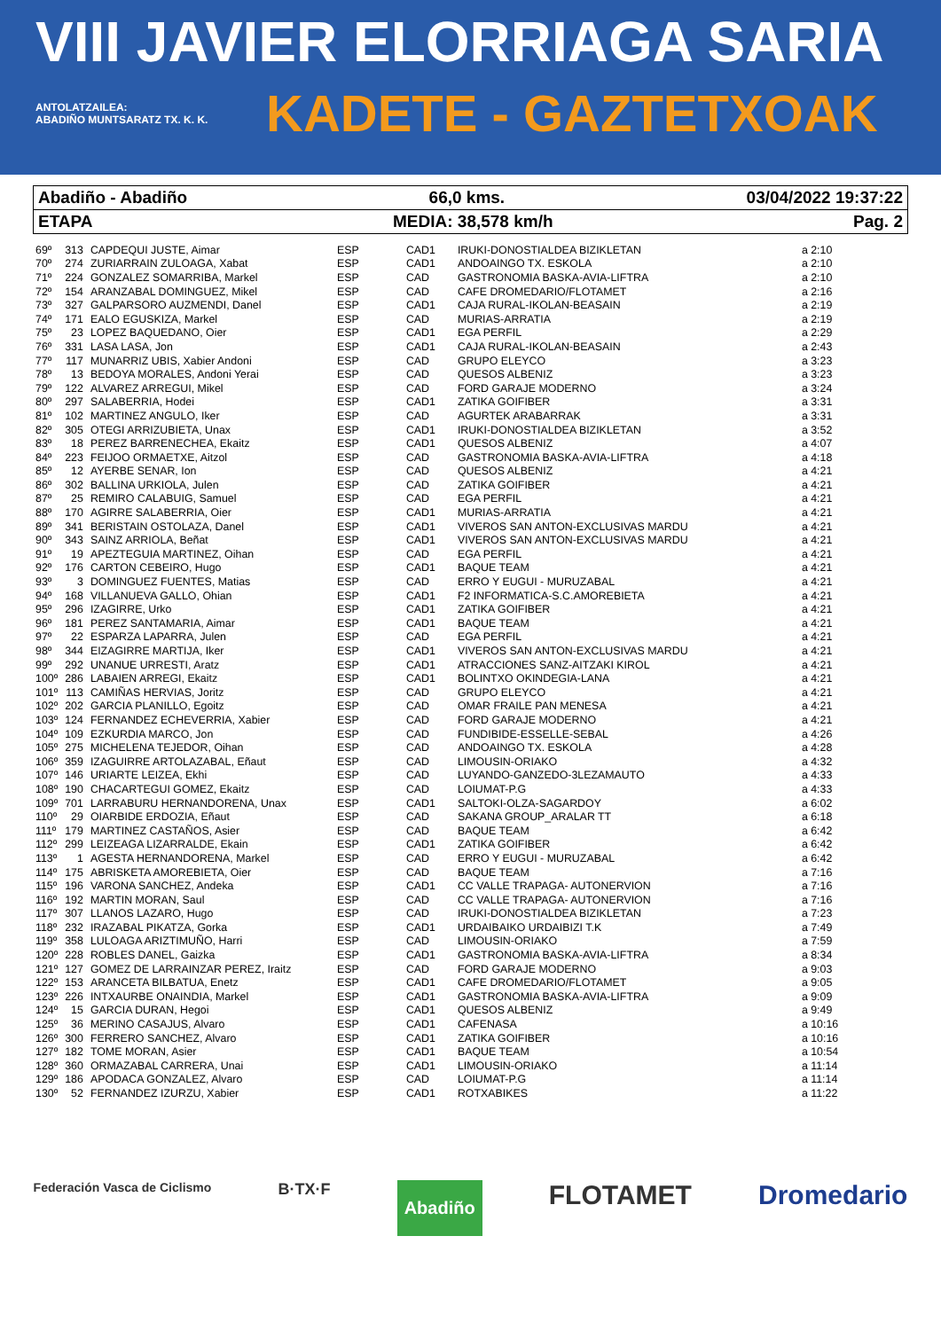VIII JAVIER ELORRIAGA SARIA
ANTOLATZAILEA:
ABADIÑO MUNTSARATZ TX. K. K.
KADETE - GAZTETXOAK
Abadiño - Abadiño 66,0 kms. 03/04/2022 19:37:22
ETAPA MEDIA: 38,578 km/h Pag. 2
| 69º | 313 | CAPDEQUI JUSTE, Aimar | ESP | CAD1 | IRUKI-DONOSTIALDEA BIZIKLETAN | a 2:10 |
| 70º | 274 | ZURIARRAIN ZULOAGA, Xabat | ESP | CAD1 | ANDOAINGO TX. ESKOLA | a 2:10 |
| 71º | 224 | GONZALEZ SOMARRIBA, Markel | ESP | CAD | GASTRONOMIA BASKA-AVIA-LIFTRA | a 2:10 |
| 72º | 154 | ARANZABAL DOMINGUEZ, Mikel | ESP | CAD | CAFE DROMEDARIO/FLOTAMET | a 2:16 |
| 73º | 327 | GALPARSORO AUZMENDI, Danel | ESP | CAD1 | CAJA RURAL-IKOLAN-BEASAIN | a 2:19 |
| 74º | 171 | EALO EGUSKIZA, Markel | ESP | CAD | MURIAS-ARRATIA | a 2:19 |
| 75º | 23 | LOPEZ BAQUEDANO, Oier | ESP | CAD1 | EGA PERFIL | a 2:29 |
| 76º | 331 | LASA LASA, Jon | ESP | CAD1 | CAJA RURAL-IKOLAN-BEASAIN | a 2:43 |
| 77º | 117 | MUNARRIZ UBIS, Xabier Andoni | ESP | CAD | GRUPO ELEYCO | a 3:23 |
| 78º | 13 | BEDOYA MORALES, Andoni Yerai | ESP | CAD | QUESOS ALBENIZ | a 3:23 |
| 79º | 122 | ALVAREZ ARREGUI, Mikel | ESP | CAD | FORD GARAJE MODERNO | a 3:24 |
| 80º | 297 | SALABERRIA, Hodei | ESP | CAD1 | ZATIKA GOIFIBER | a 3:31 |
| 81º | 102 | MARTINEZ ANGULO, Iker | ESP | CAD | AGURTEK ARABARRAK | a 3:31 |
| 82º | 305 | OTEGI ARRIZUBIETA, Unax | ESP | CAD1 | IRUKI-DONOSTIALDEA BIZIKLETAN | a 3:52 |
| 83º | 18 | PEREZ BARRENECHEA, Ekaitz | ESP | CAD1 | QUESOS ALBENIZ | a 4:07 |
| 84º | 223 | FEIJOO ORMAETXE, Aitzol | ESP | CAD | GASTRONOMIA BASKA-AVIA-LIFTRA | a 4:18 |
| 85º | 12 | AYERBE SENAR, Ion | ESP | CAD | QUESOS ALBENIZ | a 4:21 |
| 86º | 302 | BALLINA URKIOLA, Julen | ESP | CAD | ZATIKA GOIFIBER | a 4:21 |
| 87º | 25 | REMIRO CALABUIG, Samuel | ESP | CAD | EGA PERFIL | a 4:21 |
| 88º | 170 | AGIRRE SALABERRIA, Oier | ESP | CAD1 | MURIAS-ARRATIA | a 4:21 |
| 89º | 341 | BERISTAIN OSTOLAZA, Danel | ESP | CAD1 | VIVEROS SAN ANTON-EXCLUSIVAS MARDU | a 4:21 |
| 90º | 343 | SAINZ ARRIOLA, Beñat | ESP | CAD1 | VIVEROS SAN ANTON-EXCLUSIVAS MARDU | a 4:21 |
| 91º | 19 | APEZTEGUIA MARTINEZ, Oihan | ESP | CAD | EGA PERFIL | a 4:21 |
| 92º | 176 | CARTON CEBEIRO, Hugo | ESP | CAD1 | BAQUE TEAM | a 4:21 |
| 93º | 3 | DOMINGUEZ FUENTES, Matias | ESP | CAD | ERRO Y EUGUI - MURUZABAL | a 4:21 |
| 94º | 168 | VILLANUEVA GALLO, Ohian | ESP | CAD1 | F2 INFORMATICA-S.C.AMOREBIETA | a 4:21 |
| 95º | 296 | IZAGIRRE, Urko | ESP | CAD1 | ZATIKA GOIFIBER | a 4:21 |
| 96º | 181 | PEREZ SANTAMARIA, Aimar | ESP | CAD1 | BAQUE TEAM | a 4:21 |
| 97º | 22 | ESPARZA LAPARRA, Julen | ESP | CAD | EGA PERFIL | a 4:21 |
| 98º | 344 | EIZAGIRRE MARTIJA, Iker | ESP | CAD1 | VIVEROS SAN ANTON-EXCLUSIVAS MARDU | a 4:21 |
| 99º | 292 | UNANUE URRESTI, Aratz | ESP | CAD1 | ATRACCIONES SANZ-AITZAKI KIROL | a 4:21 |
| 100º | 286 | LABAIEN ARREGI, Ekaitz | ESP | CAD1 | BOLINTXO OKINDEGIA-LANA | a 4:21 |
| 101º | 113 | CAMIÑAS HERVIAS, Joritz | ESP | CAD | GRUPO ELEYCO | a 4:21 |
| 102º | 202 | GARCIA PLANILLO, Egoitz | ESP | CAD | OMAR FRAILE PAN MENESA | a 4:21 |
| 103º | 124 | FERNANDEZ ECHEVERRIA, Xabier | ESP | CAD | FORD GARAJE MODERNO | a 4:21 |
| 104º | 109 | EZKURDIA MARCO, Jon | ESP | CAD | FUNDIBIDE-ESSELLE-SEBAL | a 4:26 |
| 105º | 275 | MICHELENA TEJEDOR, Oihan | ESP | CAD | ANDOAINGO TX. ESKOLA | a 4:28 |
| 106º | 359 | IZAGUIRRE ARTOLAZABAL, Eñaut | ESP | CAD | LIMOUSIN-ORIAKO | a 4:32 |
| 107º | 146 | URIARTE LEIZEA, Ekhi | ESP | CAD | LUYANDO-GANZEDO-3LEZAMAUTO | a 4:33 |
| 108º | 190 | CHACARTEGUI GOMEZ, Ekaitz | ESP | CAD | LOIUMAT-P.G | a 4:33 |
| 109º | 701 | LARRABURU HERNANDORENA, Unax | ESP | CAD1 | SALTOKI-OLZA-SAGARDOY | a 6:02 |
| 110º | 29 | OIARBIDE ERDOZIA, Eñaut | ESP | CAD | SAKANA GROUP_ARALAR TT | a 6:18 |
| 111º | 179 | MARTINEZ CASTAÑOS, Asier | ESP | CAD | BAQUE TEAM | a 6:42 |
| 112º | 299 | LEIZEAGA LIZARRALDE, Ekain | ESP | CAD1 | ZATIKA GOIFIBER | a 6:42 |
| 113º | 1 | AGESTA HERNANDORENA, Markel | ESP | CAD | ERRO Y EUGUI - MURUZABAL | a 6:42 |
| 114º | 175 | ABRISKETA AMOREBIETA, Oier | ESP | CAD | BAQUE TEAM | a 7:16 |
| 115º | 196 | VARONA SANCHEZ, Andeka | ESP | CAD1 | CC VALLE TRAPAGA- AUTONERVION | a 7:16 |
| 116º | 192 | MARTIN MORAN, Saul | ESP | CAD | CC VALLE TRAPAGA- AUTONERVION | a 7:16 |
| 117º | 307 | LLANOS LAZARO, Hugo | ESP | CAD | IRUKI-DONOSTIALDEA BIZIKLETAN | a 7:23 |
| 118º | 232 | IRAZABAL PIKATZA, Gorka | ESP | CAD1 | URDAIBAIKO URDAIBIZI T.K | a 7:49 |
| 119º | 358 | LULOAGA ARIZTIMUÑO, Harri | ESP | CAD | LIMOUSIN-ORIAKO | a 7:59 |
| 120º | 228 | ROBLES DANEL, Gaizka | ESP | CAD1 | GASTRONOMIA BASKA-AVIA-LIFTRA | a 8:34 |
| 121º | 127 | GOMEZ DE LARRAINZAR PEREZ, Iraitz | ESP | CAD | FORD GARAJE MODERNO | a 9:03 |
| 122º | 153 | ARANCETA BILBATUA, Enetz | ESP | CAD1 | CAFE DROMEDARIO/FLOTAMET | a 9:05 |
| 123º | 226 | INTXAURBE ONAINDIA, Markel | ESP | CAD1 | GASTRONOMIA BASKA-AVIA-LIFTRA | a 9:09 |
| 124º | 15 | GARCIA DURAN, Hegoi | ESP | CAD1 | QUESOS ALBENIZ | a 9:49 |
| 125º | 36 | MERINO CASAJUS, Alvaro | ESP | CAD1 | CAFENASA | a 10:16 |
| 126º | 300 | FERRERO SANCHEZ, Alvaro | ESP | CAD1 | ZATIKA GOIFIBER | a 10:16 |
| 127º | 182 | TOME MORAN, Asier | ESP | CAD1 | BAQUE TEAM | a 10:54 |
| 128º | 360 | ORMAZABAL CARRERA, Unai | ESP | CAD1 | LIMOUSIN-ORIAKO | a 11:14 |
| 129º | 186 | APODACA GONZALEZ, Alvaro | ESP | CAD | LOIUMAT-P.G | a 11:14 |
| 130º | 52 | FERNANDEZ IZURZU, Xabier | ESP | CAD1 | ROTXABIKES | a 11:22 |
Federación Vasca de Ciclismo B·TX·F Abadiño FLOTAMET Dromedario